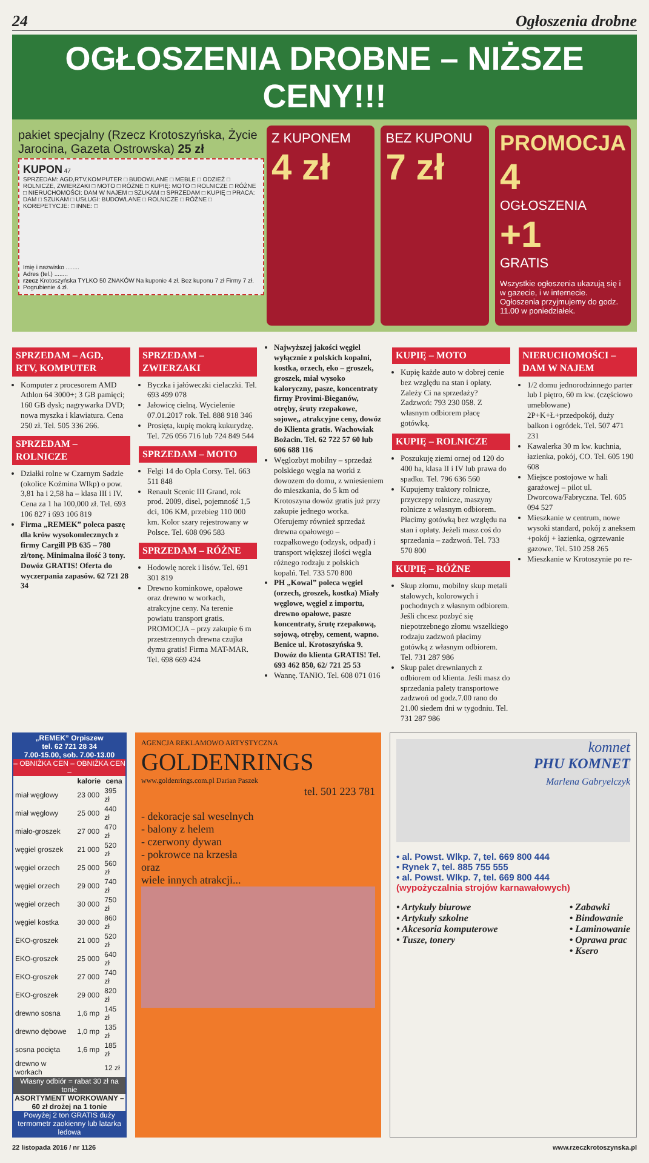24 Ogłoszenia drobne
OGŁOSZENIA DROBNE – NIŻSZE CENY!!!
pakiet specjalny (Rzecz Krotoszyńska, Życie Jarocina, Gazeta Ostrowska) 25 zł
KUPON 47
SPRZEDAM: AGD,RTV,KOMPUTER □ BUDOWLANE □ MEBLE □ ODZIEŻ □ ROLNICZE, ZWIERZAKI □ MOTO □ RÓŻNE □ KUPIĘ: MOTO □ ROLNICZE □ RÓŻNE □ NIERUCHOMOŚCI: DAM W NAJEM □ SZUKAM □ SPRZEDAM □ KUPIĘ □ PRACA: DAM □ SZUKAM □ USŁUGI: BUDOWLANE □ ROLNICZE □ RÓŻNE □ KOREPETYCJE: □ INNE: □
Imię i nazwisko ........
Adres (tel.) ........
rzecz Krotoszyńska TYLKO 50 ZNAKÓW Na kuponie 4 zł. Bez kuponu 7 zł Firmy 7 zł. Pogrubienie 4 zł.
Z KUPONEM
4 zł
BEZ KUPONU
7 zł
PROMOCJA
4
OGŁOSZENIA
+1
GRATIS
Wszystkie ogłoszenia ukazują się i w gazecie, i w internecie. Ogłoszenia przyjmujemy do godz. 11.00 w poniedziałek.
SPRZEDAM – AGD, RTV, KOMPUTER
Komputer z procesorem AMD Athlon 64 3000+; 3 GB pamięci; 160 GB dysk; nagrywarka DVD; nowa myszka i klawiatura. Cena 250 zł. Tel. 505 336 266.
SPRZEDAM – ROLNICZE
Działki rolne w Czarnym Sadzie (okolice Koźmina Wlkp) o pow. 3,81 ha i 2,58 ha – klasa III i IV. Cena za 1 ha 100,000 zł. Tel. 693 106 827 i 693 106 819
Firma „REMEK” poleca paszę dla krów wysokomlecznych z firmy Cargill PB 635 – 780 zł/tonę. Minimalna ilość 3 tony. Dowóz GRATIS! Oferta do wyczerpania zapasów. 62 721 28 34
SPRZEDAM – ZWIERZAKI
Byczka i jałóweczki cielaczki. Tel. 693 499 078
Jałowicę cielną. Wycielenie 07.01.2017 rok. Tel. 888 918 346
Prosięta, kupię mokrą kukurydzę. Tel. 726 056 716 lub 724 849 544
SPRZEDAM – MOTO
Felgi 14 do Opla Corsy. Tel. 663 511 848
Renault Scenic III Grand, rok prod. 2009, disel, pojemność 1,5 dci, 106 KM, przebieg 110 000 km. Kolor szary rejestrowany w Polsce. Tel. 608 096 583
SPRZEDAM – RÓŻNE
Hodowlę norek i lisów. Tel. 691 301 819
Drewno kominkowe, opałowe oraz drewno w workach, atrakcyjne ceny. Na terenie powiatu transport gratis. PROMOCJA – przy zakupie 6 m przestrzennych drewna czujka dymu gratis! Firma MAT-MAR. Tel. 698 669 424
Najwyższej jakości węgiel wyłącznie z polskich kopalni, kostka, orzech, eko – groszek, groszek, miał wysoko kaloryczny, pasze, koncentraty firmy Provimi-Bieganów, otręby, śruty rzepakowe, sojowe„ atrakcyjne ceny, dowóz do Klienta gratis. Wachowiak Bożacin. Tel. 62 722 57 60 lub 606 688 116
Węglozbyt mobilny – sprzedaż polskiego węgla na worki z dowozem do domu, z wniesieniem do mieszkania, do 5 km od Krotoszyna dowóz gratis już przy zakupie jednego worka. Oferujemy również sprzedaż drewna opałowego – rozpałkowego (odzysk, odpad) i transport większej ilości węgla różnego rodzaju z polskich kopalń. Tel. 733 570 800
PH „Kowal” poleca węgiel (orzech, groszek, kostka) Miały węglowe, węgiel z importu, drewno opałowe, pasze koncentraty, śrutę rzepakową, sojową, otręby, cement, wapno. Benice ul. Krotoszyńska 9. Dowóz do klienta GRATIS! Tel. 693 462 850, 62/ 721 25 53
Wannę. TANIO. Tel. 608 071 016
KUPIĘ – MOTO
Kupię każde auto w dobrej cenie bez względu na stan i opłaty. Zależy Ci na sprzedaży? Zadzwoń: 793 230 058. Z własnym odbiorem płacę gotówką.
KUPIĘ – ROLNICZE
Poszukuję ziemi ornej od 120 do 400 ha, klasa II i IV lub prawa do spadku. Tel. 796 636 560
Kupujemy traktory rolnicze, przyczepy rolnicze, maszyny rolnicze z własnym odbiorem. Płacimy gotówką bez względu na stan i opłaty. Jeżeli masz coś do sprzedania – zadzwoń. Tel. 733 570 800
KUPIĘ – RÓŻNE
Skup złomu, mobilny skup metali stalowych, kolorowych i pochodnych z własnym odbiorem. Jeśli chcesz pozbyć się niepotrzebnego złomu wszelkiego rodzaju zadzwoń płacimy gotówką z własnym odbiorem. Tel. 731 287 986
Skup palet drewnianych z odbiorem od klienta. Jeśli masz do sprzedania palety transportowe zadzwoń od godz.7.00 rano do 21.00 siedem dni w tygodniu. Tel. 731 287 986
NIERUCHOMOŚCI – DAM W NAJEM
1/2 domu jednorodzinnego parter lub I piętro, 60 m kw. (częściowo umeblowane) 2P+K+Ł+przedpokój, duży balkon i ogródek. Tel. 507 471 231
Kawalerka 30 m kw. kuchnia, łazienka, pokój, CO. Tel. 605 190 608
Miejsce postojowe w hali garażowej – pilot ul. Dworcowa/Fabryczna. Tel. 605 094 527
Mieszkanie w centrum, nowe wysoki standard, pokój z aneksem +pokój + łazienka, ogrzewanie gazowe. Tel. 510 258 265
Mieszkanie w Krotoszynie po re-
„REMEK” Orpiszew
tel. 62 721 28 34
7.00-15.00, sob. 7.00-13.00
– OBNIŻKA CEN – OBNIŻKA CEN –
| | kalorie | cena |
| --- | --- | --- |
| miał węglowy | 23 000 | 395 zł |
| miał węglowy | 25 000 | 440 zł |
| miało-groszek | 27 000 | 470 zł |
| węgiel groszek | 21 000 | 520 zł |
| węgiel orzech | 25 000 | 560 zł |
| węgiel orzech | 29 000 | 740 zł |
| węgiel orzech | 30 000 | 750 zł |
| węgiel kostka | 30 000 | 860 zł |
| EKO-groszek | 21 000 | 520 zł |
| EKO-groszek | 25 000 | 640 zł |
| EKO-groszek | 27 000 | 740 zł |
| EKO-groszek | 29 000 | 820 zł |
| drewno sosna | 1,6 mp | 145 zł |
| drewno dębowe | 1,0 mp | 135 zł |
| sosna pocięta | 1,6 mp | 185 zł |
| drewno w workach | | 12 zł |
Własny odbiór = rabat 30 zł na tonie
ASORTYMENT WORKOWANY – 60 zł drożej na 1 tonie
Powyżej 2 ton GRATIS duży termometr zaokienny lub latarka ledowa
AGENCJA REKLAMOWO ARTYSTYCZNA
GOLDENRINGS
www.goldenrings.com.pl Darian Paszek
tel. 501 223 781
- dekoracje sal weselnych
- balony z helem
- czerwony dywan
- pokrowce na krzesła
oraz
wiele innych atrakcji...
komnet
PHU KOMNET
Marlena Gabryelczyk
• al. Powst. Wlkp. 7, tel. 669 800 444
• Rynek 7, tel. 885 755 555
• al. Powst. Wlkp. 7, tel. 669 800 444
(wypożyczalnia strojów karnawałowych)
• Artykuły biurowe
• Artykuły szkolne
• Akcesoria komputerowe
• Tusze, tonery
• Zabawki
• Bindowanie
• Laminowanie
• Oprawa prac
• Ksero
22 listopada 2016 / nr 1126 www.rzeczkrotoszynska.pl